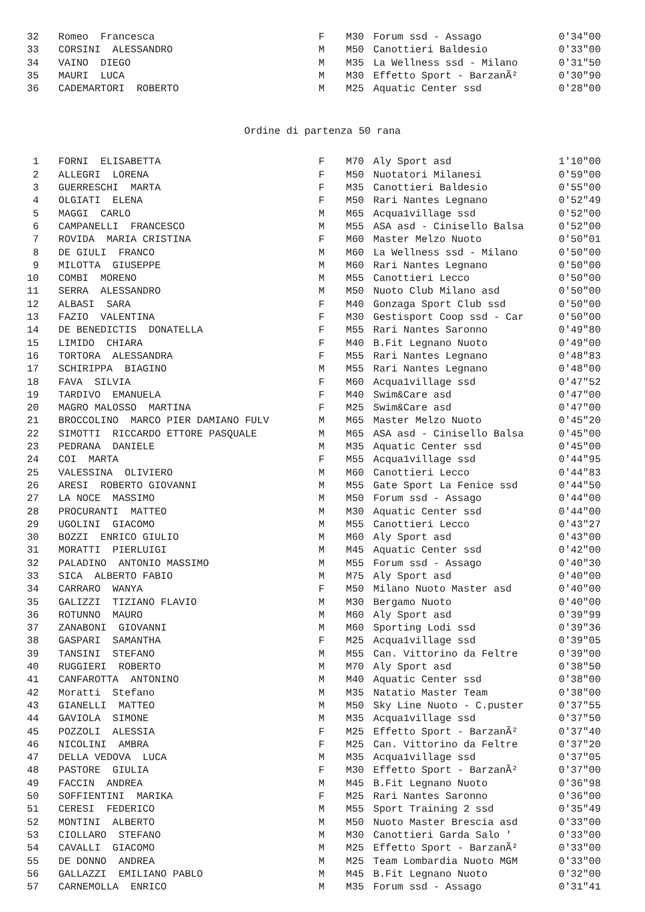| 32 | Romeo Francesca | F | M30 | Forum ssd - Assago | 0'34"00 |
| 33 | CORSINI ALESSANDRO | M | M50 | Canottieri Baldesio | 0'33"00 |
| 34 | VAINO DIEGO | M | M35 | La Wellness ssd - Milano | 0'31"50 |
| 35 | MAURI LUCA | M | M30 | Effetto Sport - BarzanÃ² | 0'30"90 |
| 36 | CADEMARTORI ROBERTO | M | M25 | Aquatic Center ssd | 0'28"00 |
Ordine di partenza 50 rana
| 1 | FORNI ELISABETTA | F | M70 | Aly Sport asd | 1'10"00 |
| 2 | ALLEGRI LORENA | F | M50 | Nuotatori Milanesi | 0'59"00 |
| 3 | GUERRESCHI MARTA | F | M35 | Canottieri Baldesio | 0'55"00 |
| 4 | OLGIATI ELENA | F | M50 | Rari Nantes Legnano | 0'52"49 |
| 5 | MAGGI CARLO | M | M65 | Acqua1village ssd | 0'52"00 |
| 6 | CAMPANELLI FRANCESCO | M | M55 | ASA asd - Cinisello Balsa | 0'52"00 |
| 7 | ROVIDA MARIA CRISTINA | F | M60 | Master Melzo Nuoto | 0'50"01 |
| 8 | DE GIULI FRANCO | M | M60 | La Wellness ssd - Milano | 0'50"00 |
| 9 | MILOTTA GIUSEPPE | M | M60 | Rari Nantes Legnano | 0'50"00 |
| 10 | COMBI MORENO | M | M55 | Canottieri Lecco | 0'50"00 |
| 11 | SERRA ALESSANDRO | M | M50 | Nuoto Club Milano asd | 0'50"00 |
| 12 | ALBASI SARA | F | M40 | Gonzaga Sport Club ssd | 0'50"00 |
| 13 | FAZIO VALENTINA | F | M30 | Gestisport Coop ssd - Car | 0'50"00 |
| 14 | DE BENEDICTIS DONATELLA | F | M55 | Rari Nantes Saronno | 0'49"80 |
| 15 | LIMIDO CHIARA | F | M40 | B.Fit Legnano Nuoto | 0'49"00 |
| 16 | TORTORA ALESSANDRA | F | M55 | Rari Nantes Legnano | 0'48"83 |
| 17 | SCHIRIPPA BIAGINO | M | M55 | Rari Nantes Legnano | 0'48"00 |
| 18 | FAVA SILVIA | F | M60 | Acqua1village ssd | 0'47"52 |
| 19 | TARDIVO EMANUELA | F | M40 | Swim&Care asd | 0'47"00 |
| 20 | MAGRO MALOSSO MARTINA | F | M25 | Swim&Care asd | 0'47"00 |
| 21 | BROCCOLINO MARCO PIER DAMIANO FULV | M | M65 | Master Melzo Nuoto | 0'45"20 |
| 22 | SIMOTTI RICCARDO ETTORE PASQUALE | M | M65 | ASA asd - Cinisello Balsa | 0'45"00 |
| 23 | PEDRANA DANIELE | M | M35 | Aquatic Center ssd | 0'45"00 |
| 24 | COI MARTA | F | M55 | Acqua1village ssd | 0'44"95 |
| 25 | VALESSINA OLIVIERO | M | M60 | Canottieri Lecco | 0'44"83 |
| 26 | ARESI ROBERTO GIOVANNI | M | M55 | Gate Sport La Fenice ssd | 0'44"50 |
| 27 | LA NOCE MASSIMO | M | M50 | Forum ssd - Assago | 0'44"00 |
| 28 | PROCURANTI MATTEO | M | M30 | Aquatic Center ssd | 0'44"00 |
| 29 | UGOLINI GIACOMO | M | M55 | Canottieri Lecco | 0'43"27 |
| 30 | BOZZI ENRICO GIULIO | M | M60 | Aly Sport asd | 0'43"00 |
| 31 | MORATTI PIERLUIGI | M | M45 | Aquatic Center ssd | 0'42"00 |
| 32 | PALADINO ANTONIO MASSIMO | M | M55 | Forum ssd - Assago | 0'40"30 |
| 33 | SICA ALBERTO FABIO | M | M75 | Aly Sport asd | 0'40"00 |
| 34 | CARRARO WANYA | F | M50 | Milano Nuoto Master asd | 0'40"00 |
| 35 | GALIZZI TIZIANO FLAVIO | M | M30 | Bergamo Nuoto | 0'40"00 |
| 36 | ROTUNNO MAURO | M | M60 | Aly Sport asd | 0'39"99 |
| 37 | ZANABONI GIOVANNI | M | M60 | Sporting Lodi ssd | 0'39"36 |
| 38 | GASPARI SAMANTHA | F | M25 | Acqua1village ssd | 0'39"05 |
| 39 | TANSINI STEFANO | M | M55 | Can. Vittorino da Feltre | 0'39"00 |
| 40 | RUGGIERI ROBERTO | M | M70 | Aly Sport asd | 0'38"50 |
| 41 | CANFAROTTA ANTONINO | M | M40 | Aquatic Center ssd | 0'38"00 |
| 42 | Moratti Stefano | M | M35 | Natatio Master Team | 0'38"00 |
| 43 | GIANELLI MATTEO | M | M50 | Sky Line Nuoto - C.puster | 0'37"55 |
| 44 | GAVIOLA SIMONE | M | M35 | Acqua1village ssd | 0'37"50 |
| 45 | POZZOLI ALESSIA | F | M25 | Effetto Sport - BarzanÃ² | 0'37"40 |
| 46 | NICOLINI AMBRA | F | M25 | Can. Vittorino da Feltre | 0'37"20 |
| 47 | DELLA VEDOVA LUCA | M | M35 | Acqua1village ssd | 0'37"05 |
| 48 | PASTORE GIULIA | F | M30 | Effetto Sport - BarzanÃ² | 0'37"00 |
| 49 | FACCIN ANDREA | M | M45 | B.Fit Legnano Nuoto | 0'36"98 |
| 50 | SOFFIENTINI MARIKA | F | M25 | Rari Nantes Saronno | 0'36"00 |
| 51 | CERESI FEDERICO | M | M55 | Sport Training 2 ssd | 0'35"49 |
| 52 | MONTINI ALBERTO | M | M50 | Nuoto Master Brescia asd | 0'33"00 |
| 53 | CIOLLARO STEFANO | M | M30 | Canottieri Garda Salo ' | 0'33"00 |
| 54 | CAVALLI GIACOMO | M | M25 | Effetto Sport - BarzanÃ² | 0'33"00 |
| 55 | DE DONNO ANDREA | M | M25 | Team Lombardia Nuoto MGM | 0'33"00 |
| 56 | GALLAZZI EMILIANO PABLO | M | M45 | B.Fit Legnano Nuoto | 0'32"00 |
| 57 | CARNEMOLLA ENRICO | M | M35 | Forum ssd - Assago | 0'31"41 |